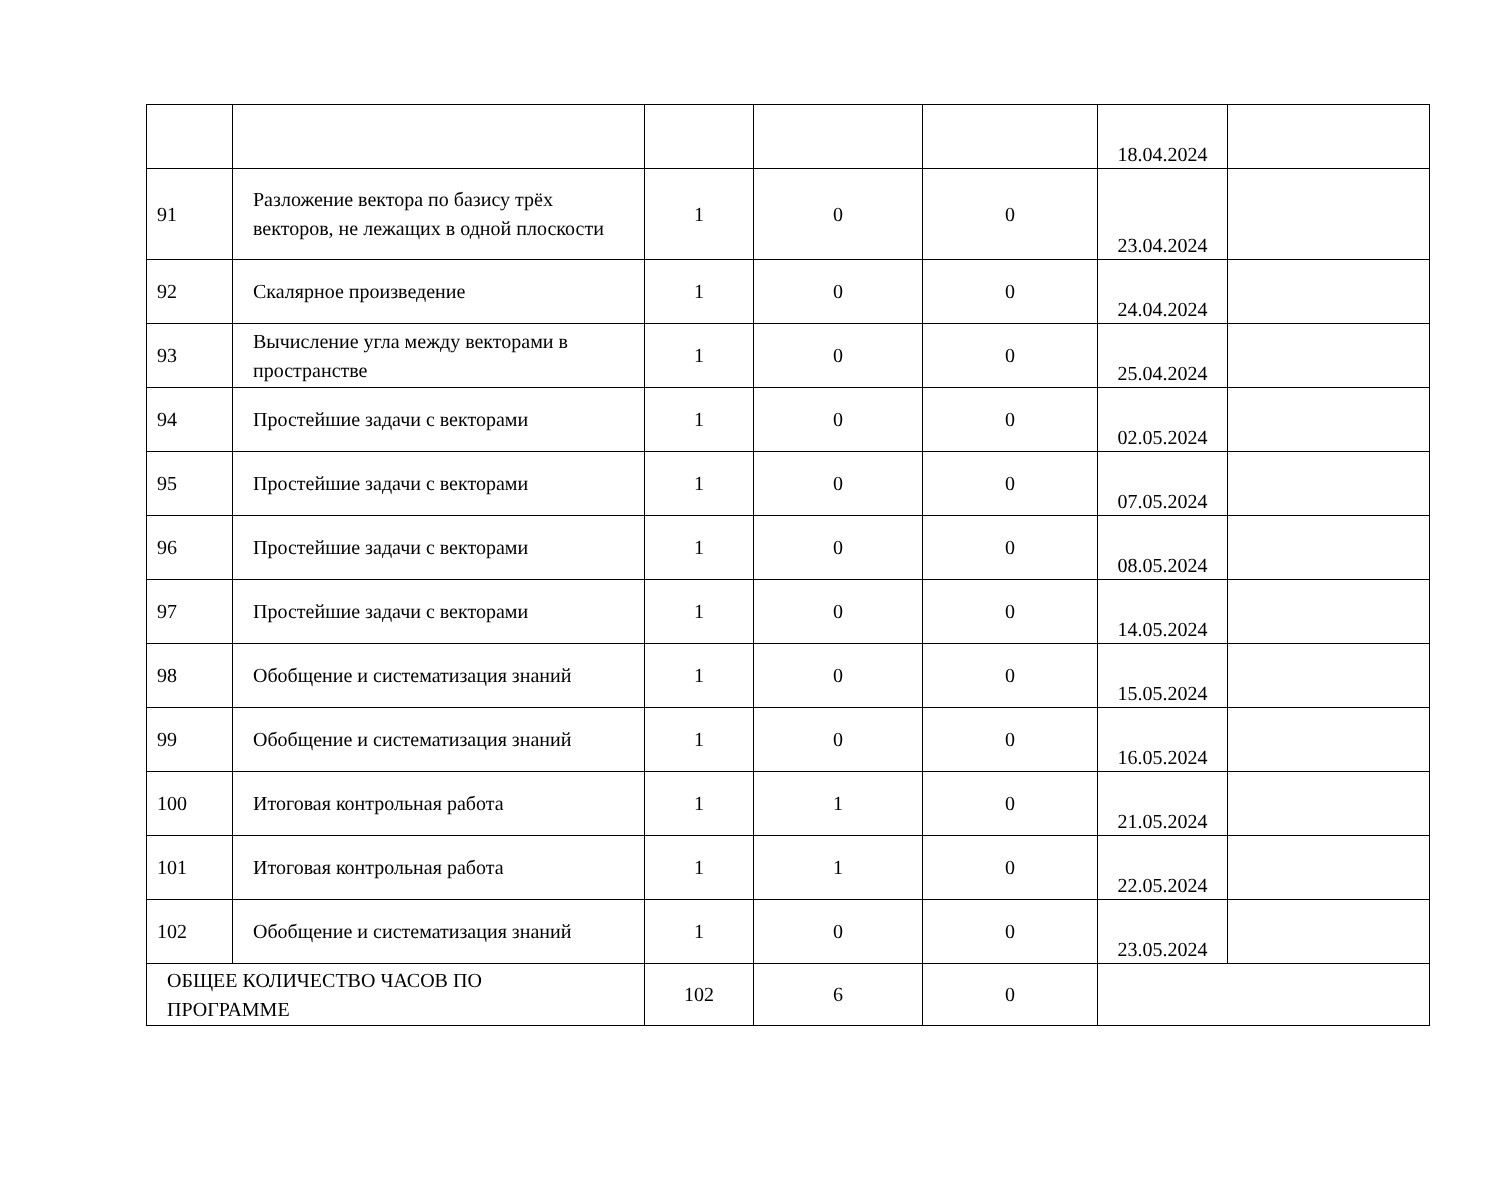| | | | | | 18.04.2024 | |
| 91 | Разложение вектора по базису трёх векторов, не лежащих в одной плоскости | 1 | 0 | 0 | 23.04.2024 | |
| 92 | Скалярное произведение | 1 | 0 | 0 | 24.04.2024 | |
| 93 | Вычисление угла между векторами в пространстве | 1 | 0 | 0 | 25.04.2024 | |
| 94 | Простейшие задачи с векторами | 1 | 0 | 0 | 02.05.2024 | |
| 95 | Простейшие задачи с векторами | 1 | 0 | 0 | 07.05.2024 | |
| 96 | Простейшие задачи с векторами | 1 | 0 | 0 | 08.05.2024 | |
| 97 | Простейшие задачи с векторами | 1 | 0 | 0 | 14.05.2024 | |
| 98 | Обобщение и систематизация знаний | 1 | 0 | 0 | 15.05.2024 | |
| 99 | Обобщение и систематизация знаний | 1 | 0 | 0 | 16.05.2024 | |
| 100 | Итоговая контрольная работа | 1 | 1 | 0 | 21.05.2024 | |
| 101 | Итоговая контрольная работа | 1 | 1 | 0 | 22.05.2024 | |
| 102 | Обобщение и систематизация знаний | 1 | 0 | 0 | 23.05.2024 | |
| ОБЩЕЕ КОЛИЧЕСТВО ЧАСОВ ПО ПРОГРАММЕ | | 102 | 6 | 0 | | |